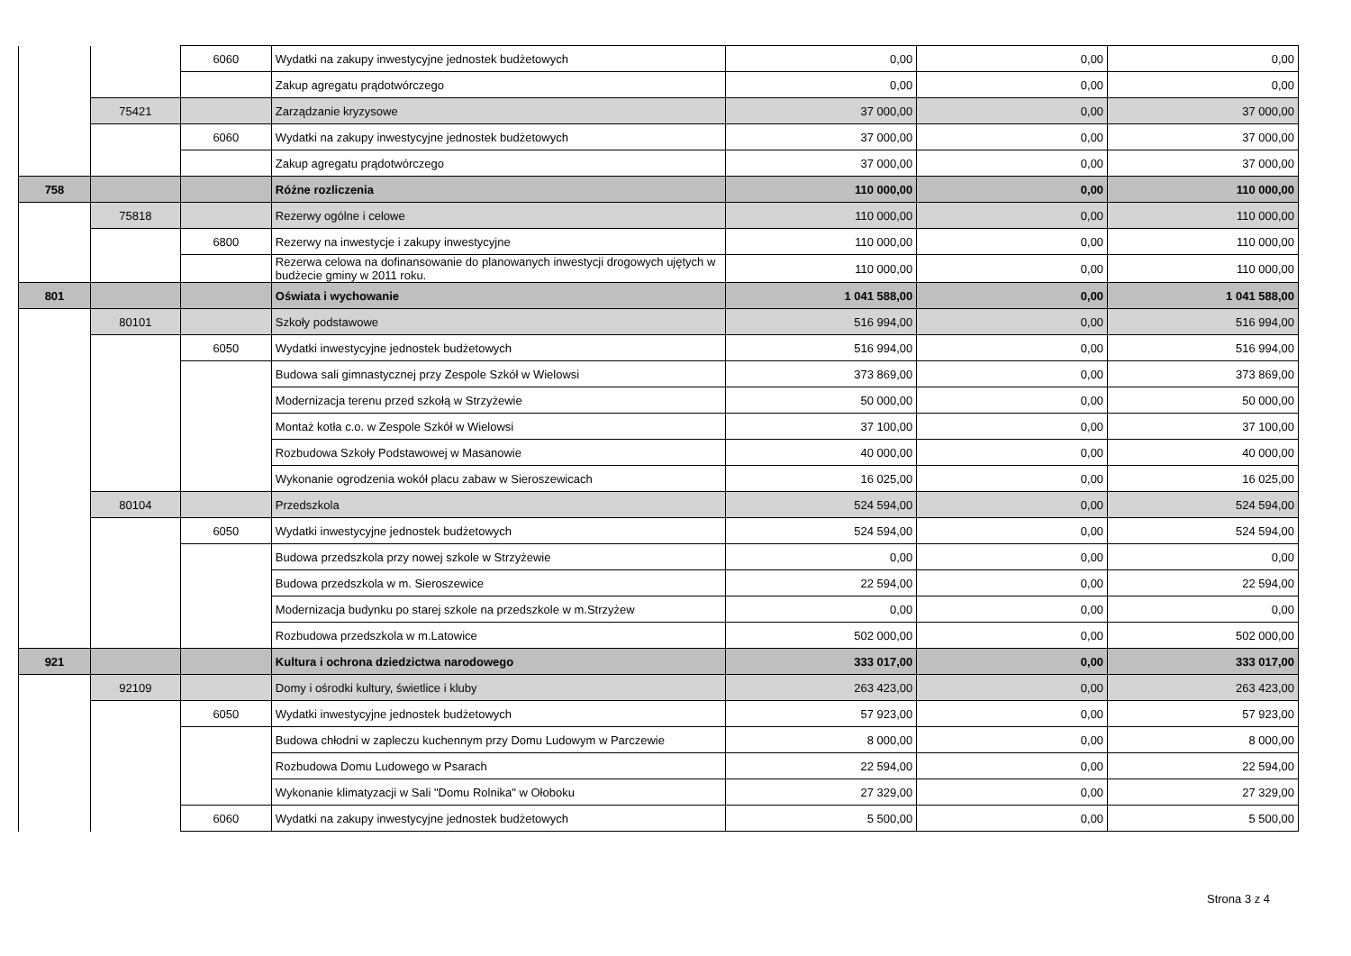| | | 6060 | Wydatki na zakupy inwestycyjne jednostek budżetowych | 0,00 | 0,00 | 0,00 |
| | | | Zakup agregatu prądotwórczego | 0,00 | 0,00 | 0,00 |
| | 75421 | | Zarządzanie kryzysowe | 37 000,00 | 0,00 | 37 000,00 |
| | | 6060 | Wydatki na zakupy inwestycyjne jednostek budżetowych | 37 000,00 | 0,00 | 37 000,00 |
| | | | Zakup agregatu prądotwórczego | 37 000,00 | 0,00 | 37 000,00 |
| 758 | | | Różne rozliczenia | 110 000,00 | 0,00 | 110 000,00 |
| | 75818 | | Rezerwy ogólne i celowe | 110 000,00 | 0,00 | 110 000,00 |
| | | 6800 | Rezerwy na inwestycje i zakupy inwestycyjne | 110 000,00 | 0,00 | 110 000,00 |
| | | | Rezerwa celowa na dofinansowanie do planowanych inwestycji drogowych ujętych w budżecie gminy w 2011 roku. | 110 000,00 | 0,00 | 110 000,00 |
| 801 | | | Oświata i wychowanie | 1 041 588,00 | 0,00 | 1 041 588,00 |
| | 80101 | | Szkoły podstawowe | 516 994,00 | 0,00 | 516 994,00 |
| | | 6050 | Wydatki inwestycyjne jednostek budżetowych | 516 994,00 | 0,00 | 516 994,00 |
| | | | Budowa sali gimnastycznej przy Zespole Szkół w Wielowsi | 373 869,00 | 0,00 | 373 869,00 |
| | | | Modernizacja terenu przed szkołą w Strzyżewie | 50 000,00 | 0,00 | 50 000,00 |
| | | | Montaż kotła c.o. w Zespole Szkół w Wielowsi | 37 100,00 | 0,00 | 37 100,00 |
| | | | Rozbudowa Szkoły Podstawowej w Masanowie | 40 000,00 | 0,00 | 40 000,00 |
| | | | Wykonanie ogrodzenia wokół placu zabaw w Sieroszewicach | 16 025,00 | 0,00 | 16 025,00 |
| | 80104 | | Przedszkola | 524 594,00 | 0,00 | 524 594,00 |
| | | 6050 | Wydatki inwestycyjne jednostek budżetowych | 524 594,00 | 0,00 | 524 594,00 |
| | | | Budowa przedszkola przy nowej szkole w Strzyżewie | 0,00 | 0,00 | 0,00 |
| | | | Budowa przedszkola w m. Sieroszewice | 22 594,00 | 0,00 | 22 594,00 |
| | | | Modernizacja budynku po starej szkole na przedszkole w m.Strzyżew | 0,00 | 0,00 | 0,00 |
| | | | Rozbudowa przedszkola w m.Latowice | 502 000,00 | 0,00 | 502 000,00 |
| 921 | | | Kultura i ochrona dziedzictwa narodowego | 333 017,00 | 0,00 | 333 017,00 |
| | 92109 | | Domy i ośrodki kultury, świetlice i kluby | 263 423,00 | 0,00 | 263 423,00 |
| | | 6050 | Wydatki inwestycyjne jednostek budżetowych | 57 923,00 | 0,00 | 57 923,00 |
| | | | Budowa chłodni w zapleczu kuchennym przy Domu Ludowym w Parczewie | 8 000,00 | 0,00 | 8 000,00 |
| | | | Rozbudowa Domu Ludowego w Psarach | 22 594,00 | 0,00 | 22 594,00 |
| | | | Wykonanie klimatyzacji w Sali "Domu Rolnika" w Ołoboku | 27 329,00 | 0,00 | 27 329,00 |
| | | 6060 | Wydatki na zakupy inwestycyjne jednostek budżetowych | 5 500,00 | 0,00 | 5 500,00 |
Strona 3 z 4